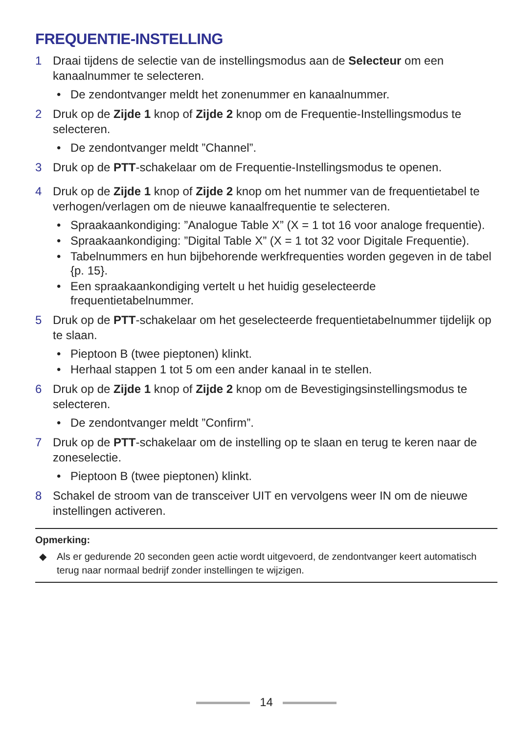FREQUENTIE-INSTELLING
1 Draai tijdens de selectie van de instellingsmodus aan de Selecteur om een kanaalnummer te selecteren.
• De zendontvanger meldt het zonenummer en kanaalnummer.
2 Druk op de Zijde 1 knop of Zijde 2 knop om de Frequentie-Instellingsmodus te selecteren.
• De zendontvanger meldt ”Channel”.
3 Druk op de PTT-schakelaar om de Frequentie-Instellingsmodus te openen.
4 Druk op de Zijde 1 knop of Zijde 2 knop om het nummer van de frequentietabel te verhogen/verlagen om de nieuwe kanaalfrequentie te selecteren.
• Spraakaankondiging: ”Analogue Table X” (X = 1 tot 16 voor analoge frequentie).
• Spraakaankondiging: ”Digital Table X” (X = 1 tot 32 voor Digitale Frequentie).
• Tabelnummers en hun bijbehorende werkfrequenties worden gegeven in de tabel {p. 15}.
• Een spraakaankondiging vertelt u het huidig geselecteerde frequentietabelnummer.
5 Druk op de PTT-schakelaar om het geselecteerde frequentietabelnummer tijdelijk op te slaan.
• Pieptoon B (twee pieptonen) klinkt.
• Herhaal stappen 1 tot 5 om een ander kanaal in te stellen.
6 Druk op de Zijde 1 knop of Zijde 2 knop om de Bevestigingsinstellingsmodus te selecteren.
• De zendontvanger meldt ”Confirm”.
7 Druk op de PTT-schakelaar om de instelling op te slaan en terug te keren naar de zoneselectie.
• Pieptoon B (twee pieptonen) klinkt.
8 Schakel de stroom van de transceiver UIT en vervolgens weer IN om de nieuwe instellingen activeren.
Opmerking:
◆ Als er gedurende 20 seconden geen actie wordt uitgevoerd, de zendontvanger keert automatisch terug naar normaal bedrijf zonder instellingen te wijzigen.
14